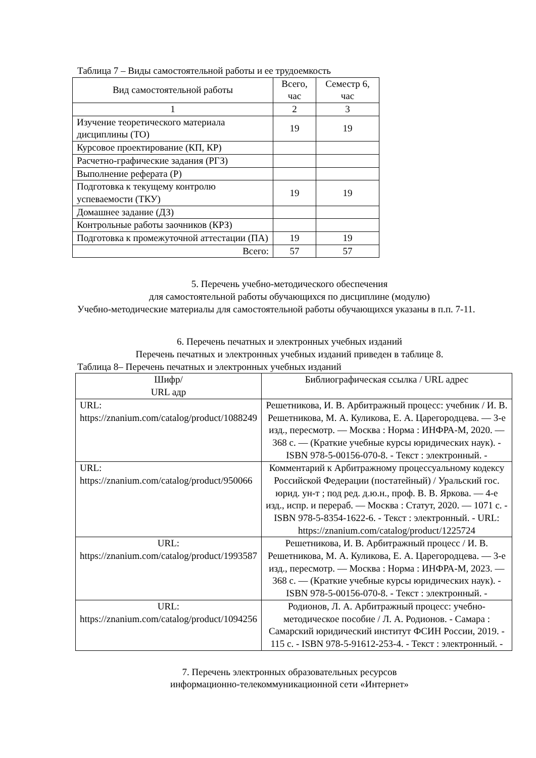Таблица 7 – Виды самостоятельной работы и ее трудоемкость
| Вид самостоятельной работы | Всего, час | Семестр 6, час |
| --- | --- | --- |
| 1 | 2 | 3 |
| Изучение теоретического материала дисциплины (ТО) | 19 | 19 |
| Курсовое проектирование (КП, КР) | | |
| Расчетно-графические задания (РГЗ) | | |
| Выполнение реферата (Р) | | |
| Подготовка к текущему контролю успеваемости (ТКУ) | 19 | 19 |
| Домашнее задание (ДЗ) | | |
| Контрольные работы заочников (КРЗ) | | |
| Подготовка к промежуточной аттестации (ПА) | 19 | 19 |
| Всего: | 57 | 57 |
5. Перечень учебно-методического обеспечения
для самостоятельной работы обучающихся по дисциплине (модулю)
Учебно-методические материалы для самостоятельной работы обучающихся указаны в п.п. 7-11.
6. Перечень печатных и электронных учебных изданий
Перечень печатных и электронных учебных изданий приведен в таблице 8.
Таблица 8– Перечень печатных и электронных учебных изданий
| Шифр/ URL адр | Библиографическая ссылка / URL адрес |
| --- | --- |
| URL: https://znanium.com/catalog/product/1088249 | Решетникова, И. В. Арбитражный процесс: учебник / И. В. Решетникова, М. А. Куликова, Е. А. Царегородцева. — 3-е изд., пересмотр. — Москва : Норма : ИНФРА-М, 2020. — 368 с. — (Краткие учебные курсы юридических наук). - ISBN 978-5-00156-070-8. - Текст : электронный. - |
| URL: https://znanium.com/catalog/product/950066 | Комментарий к Арбитражному процессуальному кодексу Российской Федерации (постатейный) / Уральский гос. юрид. ун-т ; под ред. д.ю.н., проф. В. В. Яркова. — 4-е изд., испр. и перераб. — Москва : Статут, 2020. — 1071 с. - ISBN 978-5-8354-1622-6. - Текст : электронный. - URL: https://znanium.com/catalog/product/1225724 |
| URL: https://znanium.com/catalog/product/1993587 | Решетникова, И. В. Арбитражный процесс / И. В. Решетникова, М. А. Куликова, Е. А. Царегородцева. — 3-е изд., пересмотр. — Москва : Норма : ИНФРА-М, 2023. — 368 с. — (Краткие учебные курсы юридических наук). - ISBN 978-5-00156-070-8. - Текст : электронный. - |
| URL: https://znanium.com/catalog/product/1094256 | Родионов, Л. А. Арбитражный процесс: учебно-методическое пособие / Л. А. Родионов. - Самара : Самарский юридический институт ФСИН России, 2019. - 115 с. - ISBN 978-5-91612-253-4. - Текст : электронный. - |
7. Перечень электронных образовательных ресурсов
информационно-телекоммуникационной сети «Интернет»